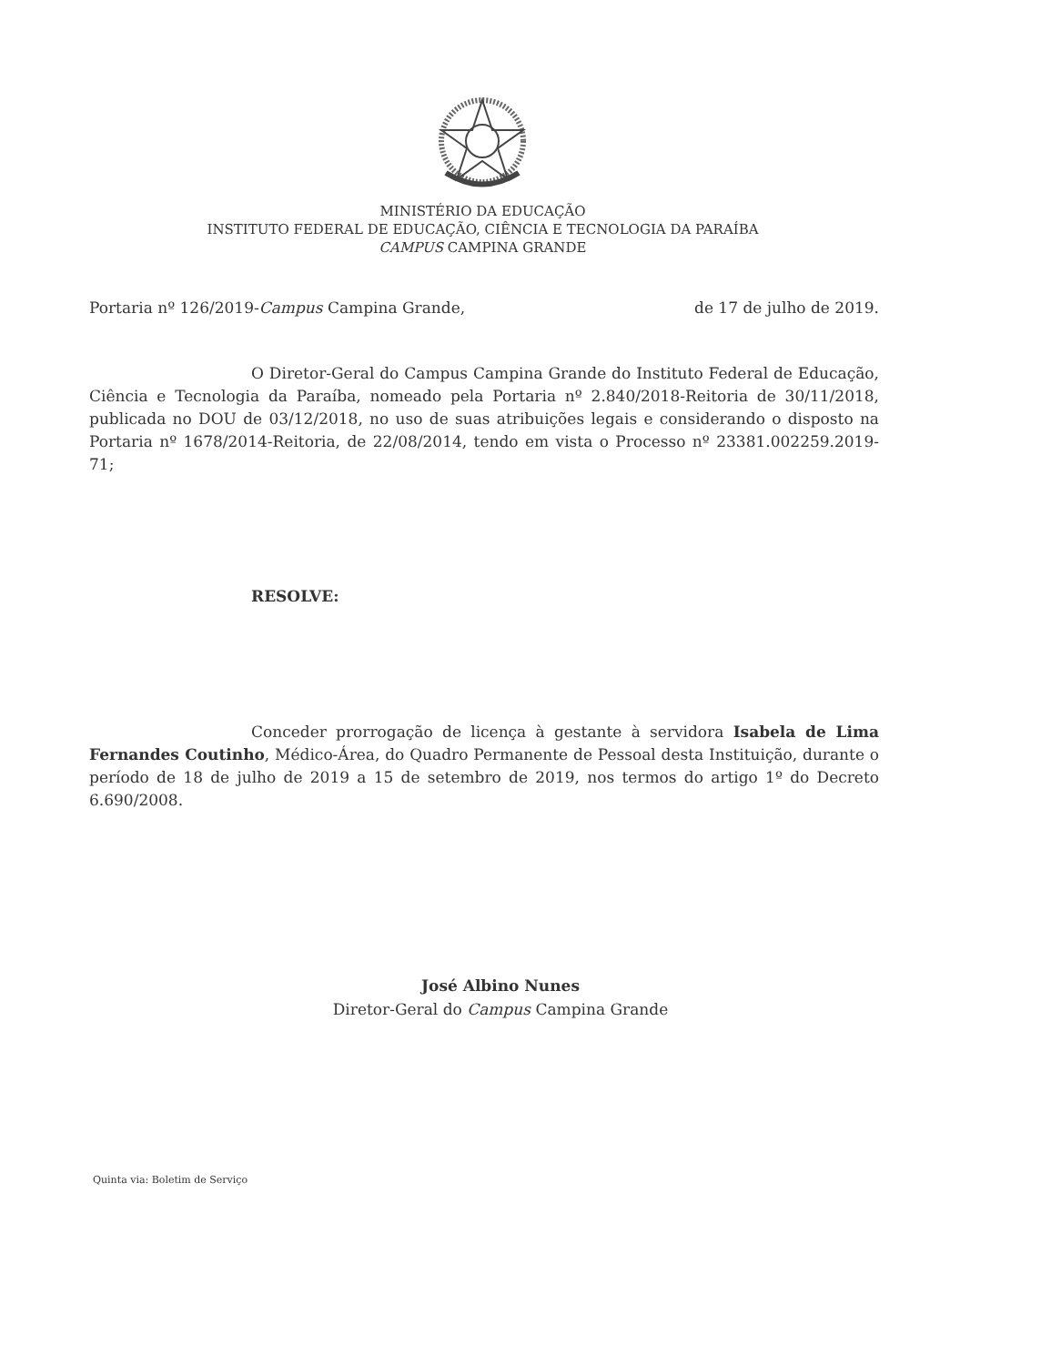MINISTÉRIO DA EDUCAÇÃO
INSTITUTO FEDERAL DE EDUCAÇÃO, CIÊNCIA E TECNOLOGIA DA PARAÍBA
CAMPUS CAMPINA GRANDE
Portaria nº 126/2019-Campus Campina Grande, de 17 de julho de 2019.
O Diretor-Geral do Campus Campina Grande do Instituto Federal de Educação, Ciência e Tecnologia da Paraíba, nomeado pela Portaria nº 2.840/2018-Reitoria de 30/11/2018, publicada no DOU de 03/12/2018, no uso de suas atribuições legais e considerando o disposto na Portaria nº 1678/2014-Reitoria, de 22/08/2014, tendo em vista o Processo nº 23381.002259.2019-71;
RESOLVE:
Conceder prorrogação de licença à gestante à servidora Isabela de Lima Fernandes Coutinho, Médico-Área, do Quadro Permanente de Pessoal desta Instituição, durante o período de 18 de julho de 2019 a 15 de setembro de 2019, nos termos do artigo 1º do Decreto 6.690/2008.
José Albino Nunes
Diretor-Geral do Campus Campina Grande
Quinta via: Boletim de Serviço